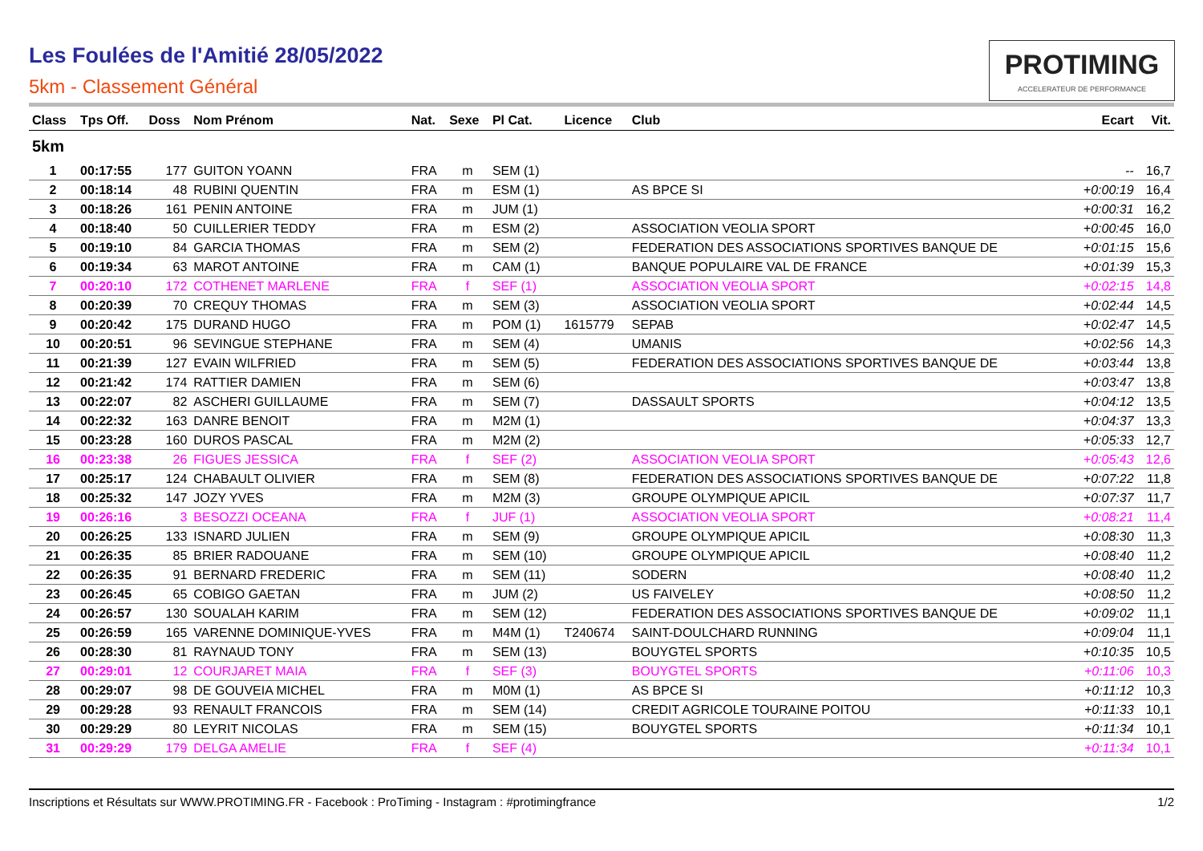Les Foulées de l'Amitié 28/05/2022
5km - Classement Général
PROTIMING
ACCELERATEUR DE PERFORMANCE
| Class | Tps Off. | Doss | Nom Prénom | Nat. | Sexe | Pl Cat. | Licence | Club | Ecart | Vit. |
| --- | --- | --- | --- | --- | --- | --- | --- | --- | --- | --- |
| 5km | | | | | | | | | | |
| 1 | 00:17:55 | 177 | GUITON YOANN | FRA | m | SEM (1) | | | -- | 16,7 |
| 2 | 00:18:14 | 48 | RUBINI QUENTIN | FRA | m | ESM (1) | | AS BPCE SI | +0:00:19 | 16,4 |
| 3 | 00:18:26 | 161 | PENIN ANTOINE | FRA | m | JUM (1) | | | +0:00:31 | 16,2 |
| 4 | 00:18:40 | 50 | CUILLERIER TEDDY | FRA | m | ESM (2) | | ASSOCIATION VEOLIA SPORT | +0:00:45 | 16,0 |
| 5 | 00:19:10 | 84 | GARCIA THOMAS | FRA | m | SEM (2) | | FEDERATION DES ASSOCIATIONS SPORTIVES BANQUE DE | +0:01:15 | 15,6 |
| 6 | 00:19:34 | 63 | MAROT ANTOINE | FRA | m | CAM (1) | | BANQUE POPULAIRE VAL DE FRANCE | +0:01:39 | 15,3 |
| 7 | 00:20:10 | 172 | COTHENET MARLENE | FRA | f | SEF (1) | | ASSOCIATION VEOLIA SPORT | +0:02:15 | 14,8 |
| 8 | 00:20:39 | 70 | CREQUY THOMAS | FRA | m | SEM (3) | | ASSOCIATION VEOLIA SPORT | +0:02:44 | 14,5 |
| 9 | 00:20:42 | 175 | DURAND HUGO | FRA | m | POM (1) | 1615779 | SEPAB | +0:02:47 | 14,5 |
| 10 | 00:20:51 | 96 | SEVINGUE STEPHANE | FRA | m | SEM (4) | | UMANIS | +0:02:56 | 14,3 |
| 11 | 00:21:39 | 127 | EVAIN WILFRIED | FRA | m | SEM (5) | | FEDERATION DES ASSOCIATIONS SPORTIVES BANQUE DE | +0:03:44 | 13,8 |
| 12 | 00:21:42 | 174 | RATTIER DAMIEN | FRA | m | SEM (6) | | | +0:03:47 | 13,8 |
| 13 | 00:22:07 | 82 | ASCHERI GUILLAUME | FRA | m | SEM (7) | | DASSAULT SPORTS | +0:04:12 | 13,5 |
| 14 | 00:22:32 | 163 | DANRE BENOIT | FRA | m | M2M (1) | | | +0:04:37 | 13,3 |
| 15 | 00:23:28 | 160 | DUROS PASCAL | FRA | m | M2M (2) | | | +0:05:33 | 12,7 |
| 16 | 00:23:38 | 26 | FIGUES JESSICA | FRA | f | SEF (2) | | ASSOCIATION VEOLIA SPORT | +0:05:43 | 12,6 |
| 17 | 00:25:17 | 124 | CHABAULT OLIVIER | FRA | m | SEM (8) | | FEDERATION DES ASSOCIATIONS SPORTIVES BANQUE DE | +0:07:22 | 11,8 |
| 18 | 00:25:32 | 147 | JOZY YVES | FRA | m | M2M (3) | | GROUPE OLYMPIQUE APICIL | +0:07:37 | 11,7 |
| 19 | 00:26:16 | 3 | BESOZZI OCEANA | FRA | f | JUF (1) | | ASSOCIATION VEOLIA SPORT | +0:08:21 | 11,4 |
| 20 | 00:26:25 | 133 | ISNARD JULIEN | FRA | m | SEM (9) | | GROUPE OLYMPIQUE APICIL | +0:08:30 | 11,3 |
| 21 | 00:26:35 | 85 | BRIER RADOUANE | FRA | m | SEM (10) | | GROUPE OLYMPIQUE APICIL | +0:08:40 | 11,2 |
| 22 | 00:26:35 | 91 | BERNARD FREDERIC | FRA | m | SEM (11) | | SODERN | +0:08:40 | 11,2 |
| 23 | 00:26:45 | 65 | COBIGO GAETAN | FRA | m | JUM (2) | | US FAIVELEY | +0:08:50 | 11,2 |
| 24 | 00:26:57 | 130 | SOUALAH KARIM | FRA | m | SEM (12) | | FEDERATION DES ASSOCIATIONS SPORTIVES BANQUE DE | +0:09:02 | 11,1 |
| 25 | 00:26:59 | 165 | VARENNE DOMINIQUE-YVES | FRA | m | M4M (1) | T240674 | SAINT-DOULCHARD RUNNING | +0:09:04 | 11,1 |
| 26 | 00:28:30 | 81 | RAYNAUD TONY | FRA | m | SEM (13) | | BOUYGTEL SPORTS | +0:10:35 | 10,5 |
| 27 | 00:29:01 | 12 | COURJARET MAIA | FRA | f | SEF (3) | | BOUYGTEL SPORTS | +0:11:06 | 10,3 |
| 28 | 00:29:07 | 98 | DE GOUVEIA MICHEL | FRA | m | M0M (1) | | AS BPCE SI | +0:11:12 | 10,3 |
| 29 | 00:29:28 | 93 | RENAULT FRANCOIS | FRA | m | SEM (14) | | CREDIT AGRICOLE TOURAINE POITOU | +0:11:33 | 10,1 |
| 30 | 00:29:29 | 80 | LEYRIT NICOLAS | FRA | m | SEM (15) | | BOUYGTEL SPORTS | +0:11:34 | 10,1 |
| 31 | 00:29:29 | 179 | DELGA AMELIE | FRA | f | SEF (4) | | | +0:11:34 | 10,1 |
Inscriptions et Résultats sur WWW.PROTIMING.FR - Facebook : ProTiming - Instagram : #protimingfrance 1/2